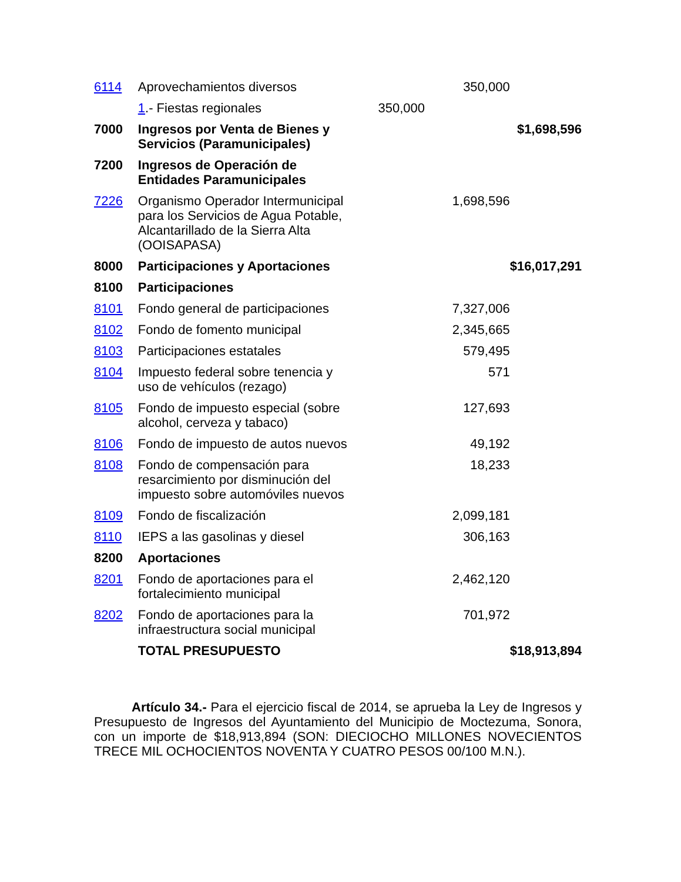| 6114 | Aprovechamientos diversos | | 350,000 | |
| | 1 .- Fiestas regionales | 350,000 | | |
| 7000 | Ingresos por Venta de Bienes y Servicios (Paramunicipales) | | | $1,698,596 |
| 7200 | Ingresos de Operación de Entidades Paramunicipales | | | |
| 7226 | Organismo Operador Intermunicipal para los Servicios de Agua Potable, Alcantarillado de la Sierra Alta (OOISAPASA) | | 1,698,596 | |
| 8000 | Participaciones y Aportaciones | | | $16,017,291 |
| 8100 | Participaciones | | | |
| 8101 | Fondo general de participaciones | | 7,327,006 | |
| 8102 | Fondo de fomento municipal | | 2,345,665 | |
| 8103 | Participaciones estatales | | 579,495 | |
| 8104 | Impuesto federal sobre tenencia y uso de vehículos (rezago) | | 571 | |
| 8105 | Fondo de impuesto especial (sobre alcohol, cerveza y tabaco) | | 127,693 | |
| 8106 | Fondo de impuesto de autos nuevos | | 49,192 | |
| 8108 | Fondo de compensación para resarcimiento por disminución del impuesto sobre automóviles nuevos | | 18,233 | |
| 8109 | Fondo de fiscalización | | 2,099,181 | |
| 8110 | IEPS a las gasolinas y diesel | | 306,163 | |
| 8200 | Aportaciones | | | |
| 8201 | Fondo de aportaciones para el fortalecimiento municipal | | 2,462,120 | |
| 8202 | Fondo de aportaciones para la infraestructura social municipal | | 701,972 | |
| | TOTAL PRESUPUESTO | | | $18,913,894 |
Artículo 34.- Para el ejercicio fiscal de 2014, se aprueba la Ley de Ingresos y Presupuesto de Ingresos del Ayuntamiento del Municipio de Moctezuma, Sonora, con un importe de $18,913,894 (SON: DIECIOCHO MILLONES NOVECIENTOS TRECE MIL OCHOCIENTOS NOVENTA Y CUATRO PESOS 00/100 M.N.).